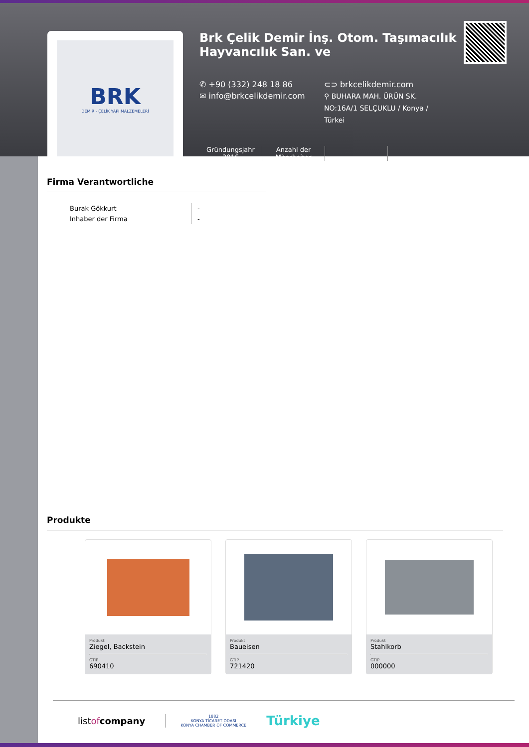BRK
DEMİR - ÇELİK YAPI MALZEMELERİ
Brk Çelik Demir İnş. Otom. Taşımacılık Hayvancılık San. ve
✆ +90 (332) 248 18 86
✉ info@brkcelikdemir.com
⊂⊃ brkcelikdemir.com
⚲ BUHARA MAH. ÜRÜN SK. NO:16A/1 SELÇUKLU / Konya / Türkei
Gründungsjahr
2016
Anzahl der
Mitarbeiter
Firma Verantwortliche
Burak Gökkurt
Inhaber der Firma
-
-
Produkte
Produkt
Ziegel, Backstein
GTIP
690410
Produkt
Baueisen
GTIP
721420
Produkt
Stahlkorb
GTIP
000000
listof company 1882
KONYA TİCARET ODASI
KONYA CHAMBER OF COMMERCE Türkiye